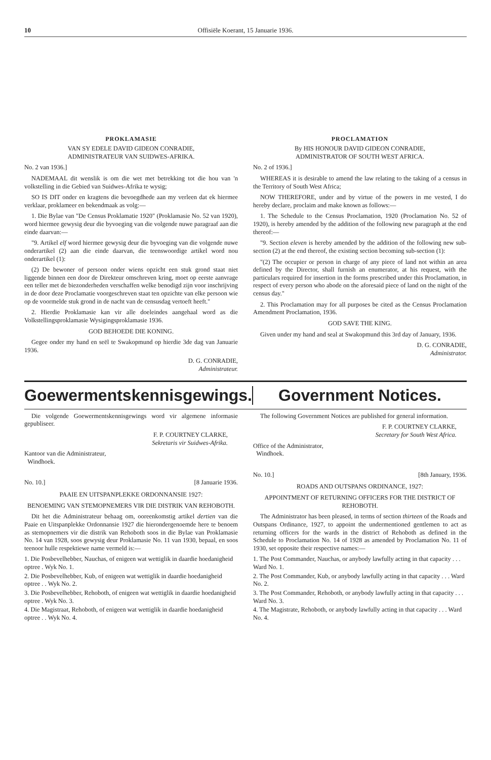10 Offisiële Koerant, 15 Januarie 1936.
PROKLAMASIE
VAN SY EDELE DAVID GIDEON CONRADIE,
ADMINISTRATEUR VAN SUIDWES-AFRIKA.
No. 2 van 1936.]
NADEMAAL dit wenslik is om die wet met betrekking tot die hou van 'n volkstelling in die Gebied van Suidwes-Afrika te wysig;
SO IS DIT onder en kragtens die bevoegdhede aan my verleen dat ek hiermee verklaar, proklameer en bekendmaak as volg:—
1. Die Bylae van "De Census Proklamatie 1920" (Proklamasie No. 52 van 1920), word hiermee gewysig deur die byvoeging van die volgende nuwe paragraaf aan die einde daarvan:—
"9. Artikel elf word hiermee gewysig deur die byvoeging van die volgende nuwe onderartikel (2) aan die einde daarvan, die teenswoordige artikel word nou onderartikel (1):
(2) De bewoner of persoon onder wiens opzicht een stuk grond staat niet liggende binnen een door de Direkteur omschreven kring, moet op eerste aanvrage een teller met de biezonderheden verschaffen welke benodigd zijn voor inschrijving in de door deze Proclamatie voorgeschreven staat ten opzichte van elke persoon wie op de voormelde stuk grond in de nacht van de censusdag vertoeft heeft."
2. Hierdie Proklamasie kan vir alle doeleindes aangehaal word as die Volkstellingsproklamasie Wysigingsproklamasie 1936.
GOD BEHOEDE DIE KONING.
Gegee onder my hand en seël te Swakopmund op hierdie 3de dag van Januarie 1936.
D. G. CONRADIE,
Administrateur.
PROCLAMATION
By HIS HONOUR DAVID GIDEON CONRADIE,
ADMINISTRATOR OF SOUTH WEST AFRICA.
No. 2 of 1936.]
WHEREAS it is desirable to amend the law relating to the taking of a census in the Territory of South West Africa;
NOW THEREFORE, under and by virtue of the powers in me vested, I do hereby declare, proclaim and make known as follows:—
1. The Schedule to the Census Proclamation, 1920 (Proclamation No. 52 of 1920), is hereby amended by the addition of the following new paragraph at the end thereof:—
"9. Section eleven is hereby amended by the addition of the following new sub-section (2) at the end thereof, the existing section becoming sub-section (1):
"(2) The occupier or person in charge of any piece of land not within an area defined by the Director, shall furnish an enumerator, at his request, with the particulars required for insertion in the forms prescribed under this Proclamation, in respect of every person who abode on the aforesaid piece of land on the night of the census day."
2. This Proclamation may for all purposes be cited as the Census Proclamation Amendment Proclamation, 1936.
GOD SAVE THE KING.
Given under my hand and seal at Swakopmund this 3rd day of January, 1936.
D. G. CONRADIE,
Administrator.
Goewermentskennisgewings. Government Notices.
Die volgende Goewermentskennisgewings word vir algemene informasie gepubliseer.
F. P. COURTNEY CLARKE,
Sekretaris vir Suidwes-Afrika.
Kantoor van die Administrateur,
Windhoek.
No. 10.] [8 Januarie 1936.
PAAIE EN UITSPANPLEKKE ORDONNANSIE 1927:
BENOEMING VAN STEMOPNEMERS VIR DIE DISTRIK VAN REHOBOTH.
Dit het die Administrateur behaag om, ooreenkomstig artikel dertien van die Paaie en Uitspanplekke Ordonnansie 1927 die hierondergenoemde here te benoem as stemopnemers vir die distrik van Rehoboth soos in die Bylae van Proklamasie No. 14 van 1928, soos gewysig deur Proklamasie No. 11 van 1930, bepaal, en soos teenoor hulle respektiewe name vermeld is:—
1. Die Posbevelhebber, Nauchas, of enigeen wat wettiglik in daardie hoedanigheid optree . Wyk No. 1.
2. Die Posbevelhebber, Kub, of enigeen wat wettiglik in daardie hoedanigheid optree . . Wyk No. 2.
3. Die Posbevelhebber, Rehoboth, of enigeen wat wettiglik in daardie hoedanigheid optree . Wyk No. 3.
4. Die Magistraat, Rehoboth, of enigeen wat wettiglik in daardie hoedanigheid optree . . Wyk No. 4.
The following Government Notices are published for general information.
F. P. COURTNEY CLARKE,
Secretary for South West Africa.
Office of the Administrator,
Windhoek.
No. 10.] [8th January, 1936.
ROADS AND OUTSPANS ORDINANCE, 1927:
APPOINTMENT OF RETURNING OFFICERS FOR THE DISTRICT OF REHOBOTH.
The Administrator has been pleased, in terms of section thirteen of the Roads and Outspans Ordinance, 1927, to appoint the undermentioned gentlemen to act as returning officers for the wards in the district of Rehoboth as defined in the Schedule to Proclamation No. 14 of 1928 as amended by Proclamation No. 11 of 1930, set opposite their respective names:—
1. The Post Commander, Nauchas, or anybody lawfully acting in that capacity . . . Ward No. 1.
2. The Post Commander, Kub, or anybody lawfully acting in that capacity . . . Ward No. 2.
3. The Post Commander, Rehoboth, or anybody lawfully acting in that capacity . . . Ward No. 3.
4. The Magistrate, Rehoboth, or anybody lawfully acting in that capacity . . . Ward No. 4.